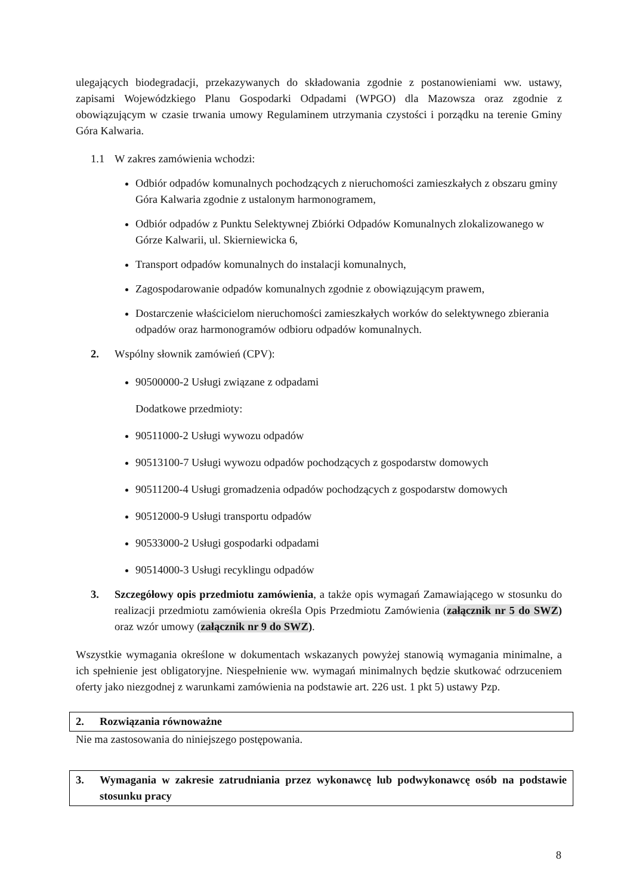ulegających biodegradacji, przekazywanych do składowania zgodnie z postanowieniami ww. ustawy, zapisami Wojewódzkiego Planu Gospodarki Odpadami (WPGO) dla Mazowsza oraz zgodnie z obowiązującym w czasie trwania umowy Regulaminem utrzymania czystości i porządku na terenie Gminy Góra Kalwaria.
1.1 W zakres zamówienia wchodzi:
Odbiór odpadów komunalnych pochodzących z nieruchomości zamieszkałych z obszaru gminy Góra Kalwaria zgodnie z ustalonym harmonogramem,
Odbiór odpadów z Punktu Selektywnej Zbiórki Odpadów Komunalnych zlokalizowanego w Górze Kalwarii, ul. Skierniewicka 6,
Transport odpadów komunalnych do instalacji komunalnych,
Zagospodarowanie odpadów komunalnych zgodnie z obowiązującym prawem,
Dostarczenie właścicielom nieruchomości zamieszkałych worków do selektywnego zbierania odpadów oraz harmonogramów odbioru odpadów komunalnych.
2. Wspólny słownik zamówień (CPV):
90500000-2 Usługi związane z odpadami
Dodatkowe przedmioty:
90511000-2 Usługi wywozu odpadów
90513100-7 Usługi wywozu odpadów pochodzących z gospodarstw domowych
90511200-4 Usługi gromadzenia odpadów pochodzących z gospodarstw domowych
90512000-9 Usługi transportu odpadów
90533000-2 Usługi gospodarki odpadami
90514000-3 Usługi recyklingu odpadów
3. Szczegółowy opis przedmiotu zamówienia, a także opis wymagań Zamawiającego w stosunku do realizacji przedmiotu zamówienia określa Opis Przedmiotu Zamówienia (załącznik nr 5 do SWZ) oraz wzór umowy (załącznik nr 9 do SWZ).
Wszystkie wymagania określone w dokumentach wskazanych powyżej stanowią wymagania minimalne, a ich spełnienie jest obligatoryjne. Niespełnienie ww. wymagań minimalnych będzie skutkować odrzuceniem oferty jako niezgodnej z warunkami zamówienia na podstawie art. 226 ust. 1 pkt 5) ustawy Pzp.
2. Rozwiązania równoważne
Nie ma zastosowania do niniejszego postępowania.
3. Wymagania w zakresie zatrudniania przez wykonawcę lub podwykonawcę osób na podstawie stosunku pracy
8